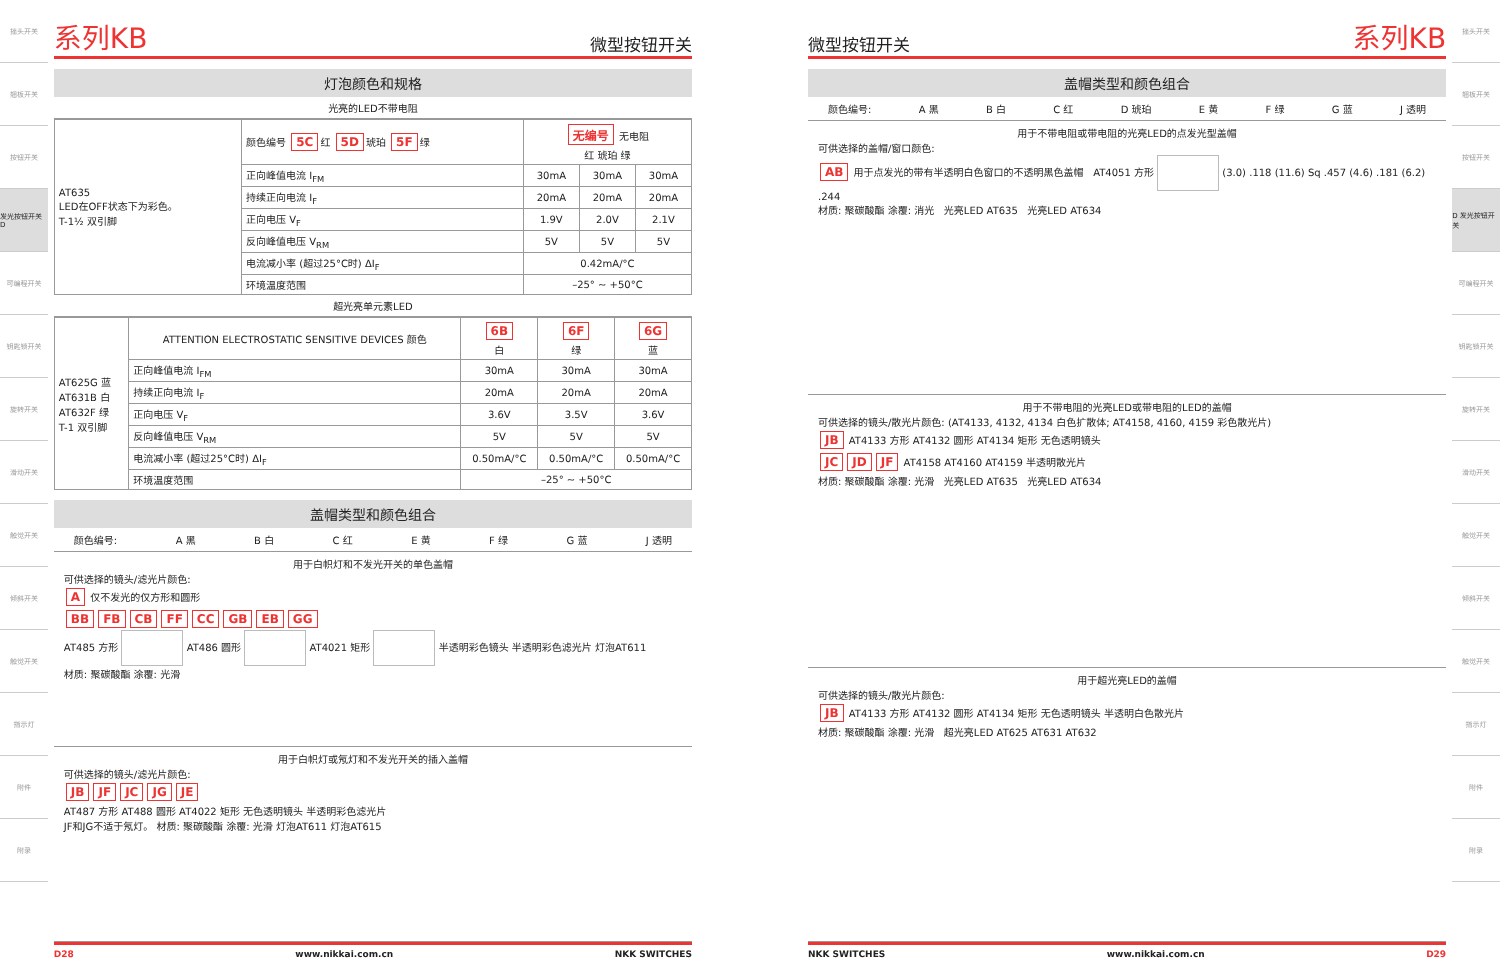摇头开关
翘板开关
按钮开关
发光按钮开关 D
可编程开关
钥匙锁开关
旋转开关
滑动开关
触觉开关
倾斜开关
触觉开关
指示灯
附件
附录
系列KB 微型按钮开关
灯泡颜色和规格
光亮的LED不带电阻
| AT635 LED在OFF状态下为彩色。 T-1½ 双引脚 | 颜色编号 5C 红 5D 琥珀 5F 绿 | 无编号 无电阻 红 琥珀 绿 | | |
| | 正向峰值电流 I<sub>FM</sub> | 30mA | 30mA | 30mA |
| | 持续正向电流 I<sub>F</sub> | 20mA | 20mA | 20mA |
| | 正向电压 V<sub>F</sub> | 1.9V | 2.0V | 2.1V |
| | 反向峰值电压 V<sub>RM</sub> | 5V | 5V | 5V |
| | 电流减小率 (超过25°C时) ΔI<sub>F</sub> | 0.42mA/°C | | |
| | 环境温度范围 | –25° ~ +50°C | | |
超光亮单元素LED
| AT625G 蓝 AT631B 白 AT632F 绿 T-1 双引脚 | ATTENTION ELECTROSTATIC SENSITIVE DEVICES 颜色 | 6B 白 | 6F 绿 | 6G 蓝 |
| | 正向峰值电流 I<sub>FM</sub> | 30mA | 30mA | 30mA |
| | 持续正向电流 I<sub>F</sub> | 20mA | 20mA | 20mA |
| | 正向电压 V<sub>F</sub> | 3.6V | 3.5V | 3.6V |
| | 反向峰值电压 V<sub>RM</sub> | 5V | 5V | 5V |
| | 电流减小率 (超过25°C时) ΔI<sub>F</sub> | 0.50mA/°C | 0.50mA/°C | 0.50mA/°C |
| | 环境温度范围 | –25° ~ +50°C | | |
盖帽类型和颜色组合
颜色编号: A 黑 B 白 C 红 E 黄 F 绿 G 蓝 J 透明
用于白帜灯和不发光开关的单色盖帽
可供选择的镜头/滤光片颜色:
A 仅不发光的仅方形和圆形
BB FB CB FF CC GB EB GG
AT485 方形 AT486 圆形 AT4021 矩形 半透明彩色镜头 半透明彩色滤光片 灯泡AT611
材质: 聚碳酸酯 涂覆: 光滑
用于白帜灯或氖灯和不发光开关的插入盖帽
可供选择的镜头/滤光片颜色:
JB JF JC JG JE
AT487 方形 AT488 圆形 AT4022 矩形 无色透明镜头 半透明彩色滤光片
JF和JG不适于氖灯。 材质: 聚碳酸酯 涂覆: 光滑 灯泡AT611 灯泡AT615
D28 www.nikkai.com.cn NKK SWITCHES
微型按钮开关 系列KB
盖帽类型和颜色组合
颜色编号: A 黑 B 白 C 红 D 琥珀 E 黄 F 绿 G 蓝 J 透明
用于不带电阻或带电阻的光亮LED的点发光型盖帽
可供选择的盖帽/窗口颜色:
AB 用于点发光的带有半透明白色窗口的不透明黑色盖帽 AT4051 方形 (3.0) .118 (11.6) Sq .457 (4.6) .181 (6.2) .244
材质: 聚碳酸酯 涂覆: 消光 光亮LED AT635 光亮LED AT634
用于不带电阻的光亮LED或带电阻的LED的盖帽
可供选择的镜头/散光片颜色: (AT4133, 4132, 4134 白色扩散体; AT4158, 4160, 4159 彩色散光片)
JB AT4133 方形 AT4132 圆形 AT4134 矩形 无色透明镜头
JC JD JF AT4158 AT4160 AT4159 半透明散光片
材质: 聚碳酸酯 涂覆: 光滑 光亮LED AT635 光亮LED AT634
用于超光亮LED的盖帽
可供选择的镜头/散光片颜色:
JB AT4133 方形 AT4132 圆形 AT4134 矩形 无色透明镜头 半透明白色散光片
材质: 聚碳酸酯 涂覆: 光滑 超光亮LED AT625 AT631 AT632
NKK SWITCHES www.nikkai.com.cn D29
摇头开关
翘板开关
按钮开关
D 发光按钮开关
可编程开关
钥匙锁开关
旋转开关
滑动开关
触觉开关
倾斜开关
触觉开关
指示灯
附件
附录